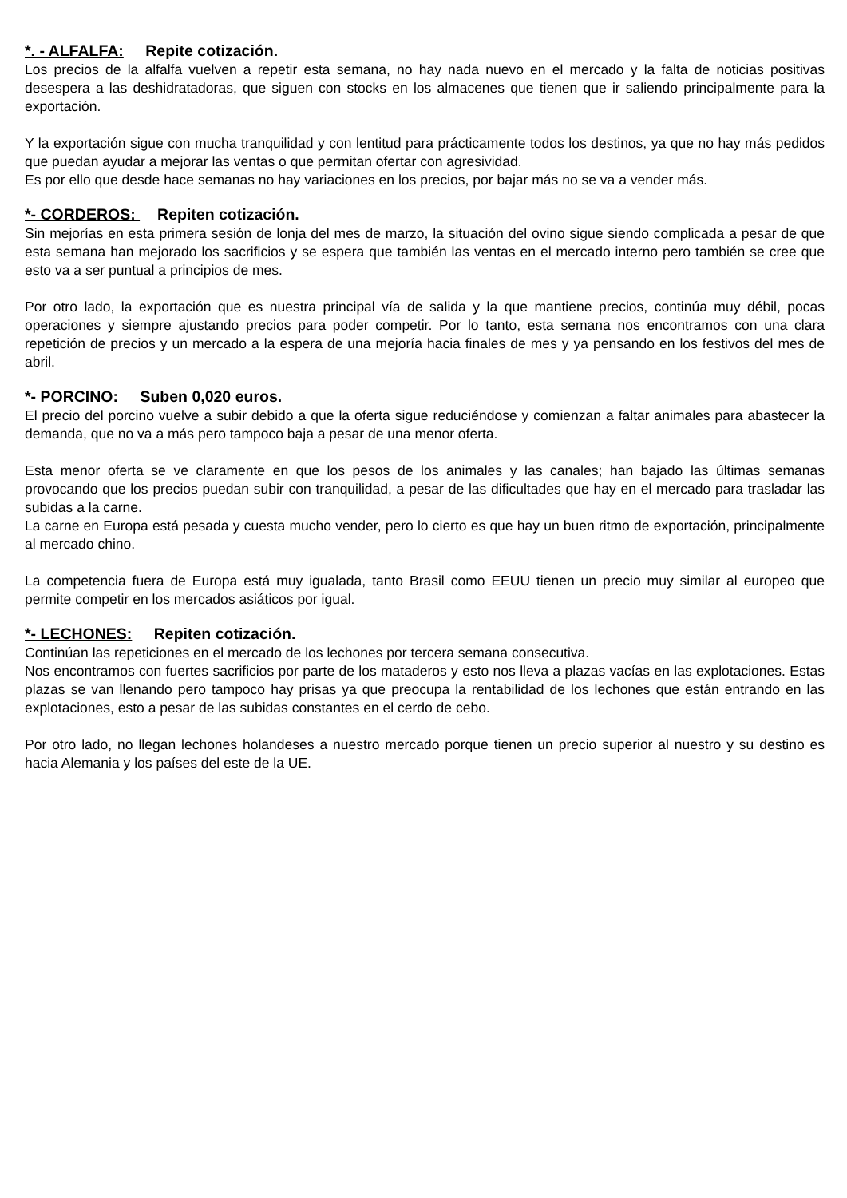*. - ALFALFA: Repite cotización.
Los precios de la alfalfa vuelven a repetir esta semana, no hay nada nuevo en el mercado y la falta de noticias positivas desespera a las deshidratadoras, que siguen con stocks en los almacenes que tienen que ir saliendo principalmente para la exportación.
Y la exportación sigue con mucha tranquilidad y con lentitud para prácticamente todos los destinos, ya que no hay más pedidos que puedan ayudar a mejorar las ventas o que permitan ofertar con agresividad.
Es por ello que desde hace semanas no hay variaciones en los precios, por bajar más no se va a vender más.
*- CORDEROS: Repiten cotización.
Sin mejorías en esta primera sesión de lonja del mes de marzo, la situación del ovino sigue siendo complicada a pesar de que esta semana han mejorado los sacrificios y se espera que también las ventas en el mercado interno pero también se cree que esto va a ser puntual a principios de mes.
Por otro lado, la exportación que es nuestra principal vía de salida y la que mantiene precios, continúa muy débil, pocas operaciones y siempre ajustando precios para poder competir. Por lo tanto, esta semana nos encontramos con una clara repetición de precios y un mercado a la espera de una mejoría hacia finales de mes y ya pensando en los festivos del mes de abril.
*- PORCINO: Suben 0,020 euros.
El precio del porcino vuelve a subir debido a que la oferta sigue reduciéndose y comienzan a faltar animales para abastecer la demanda, que no va a más pero tampoco baja a pesar de una menor oferta.
Esta menor oferta se ve claramente en que los pesos de los animales y las canales; han bajado las últimas semanas provocando que los precios puedan subir con tranquilidad, a pesar de las dificultades que hay en el mercado para trasladar las subidas a la carne.
La carne en Europa está pesada y cuesta mucho vender, pero lo cierto es que hay un buen ritmo de exportación, principalmente al mercado chino.
La competencia fuera de Europa está muy igualada, tanto Brasil como EEUU tienen un precio muy similar al europeo que permite competir en los mercados asiáticos por igual.
*- LECHONES: Repiten cotización.
Continúan las repeticiones en el mercado de los lechones por tercera semana consecutiva.
Nos encontramos con fuertes sacrificios por parte de los mataderos y esto nos lleva a plazas vacías en las explotaciones. Estas plazas se van llenando pero tampoco hay prisas ya que preocupa la rentabilidad de los lechones que están entrando en las explotaciones, esto a pesar de las subidas constantes en el cerdo de cebo.
Por otro lado, no llegan lechones holandeses a nuestro mercado porque tienen un precio superior al nuestro y su destino es hacia Alemania y los países del este de la UE.